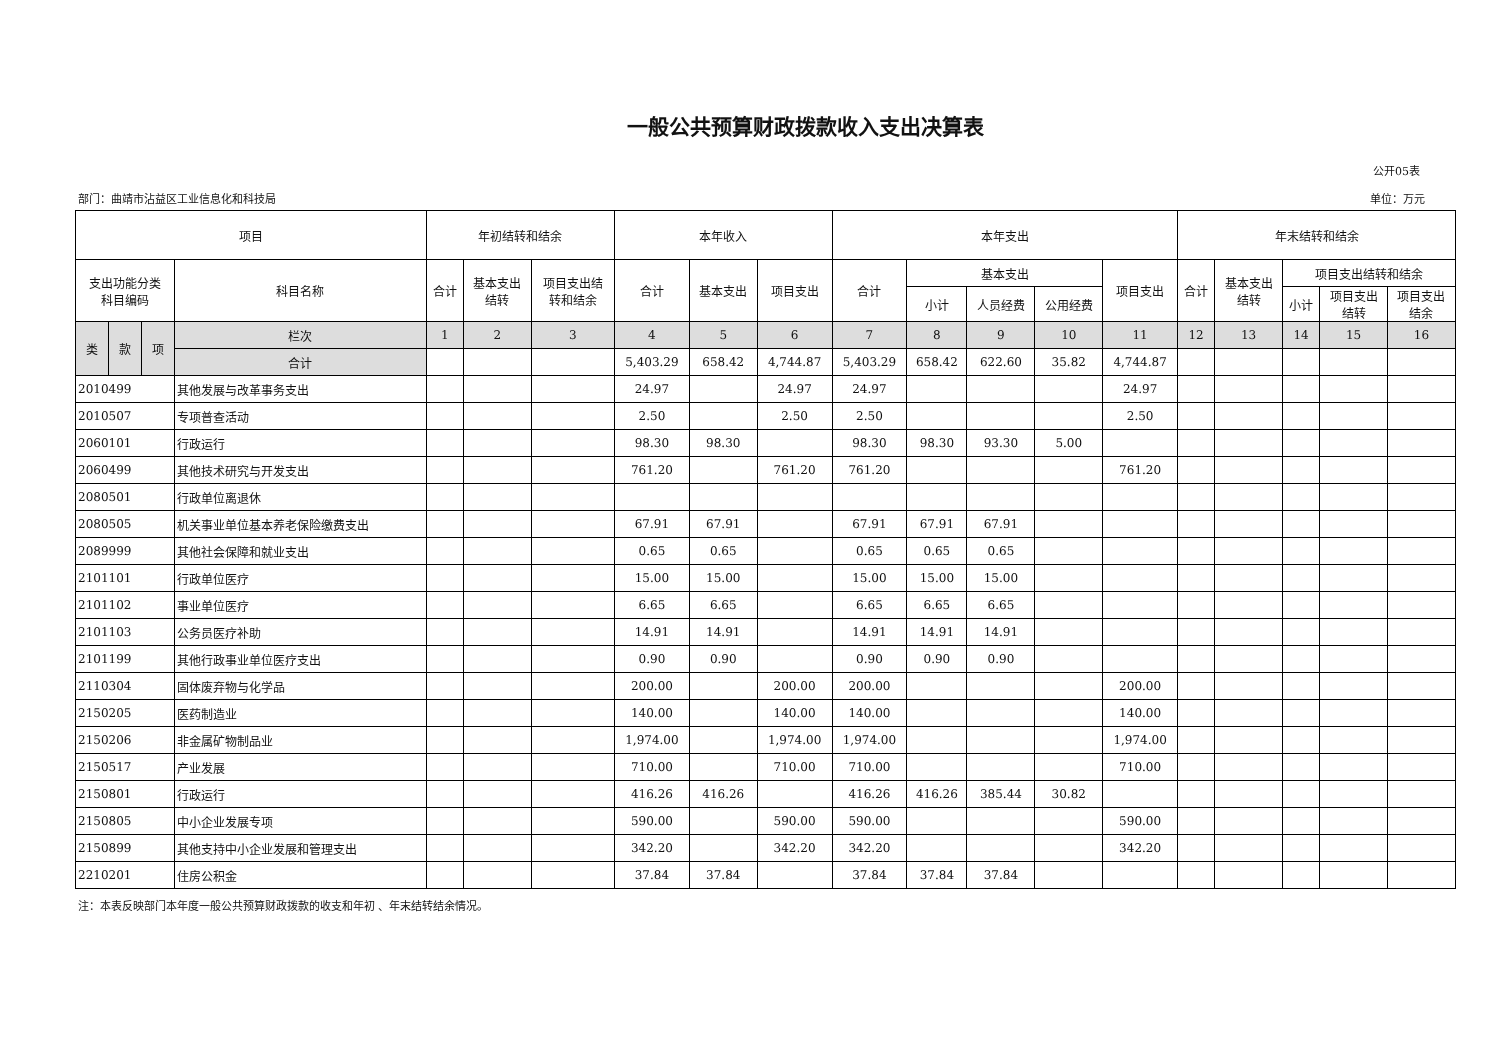一般公共预算财政拨款收入支出决算表
公开05表
部门：曲靖市沾益区工业信息化和科技局 单位：万元
| 项目 | | | | 年初结转和结余 | | | 本年收入 | | | 本年支出 | | | | | 年末结转和结余 | | | | |
| --- | --- | --- | --- | --- | --- | --- | --- | --- | --- | --- | --- | --- | --- | --- | --- | --- | --- | --- | --- |
| 支出功能分类 科目编码 | | | 科目名称 | 合计 | 基本支出 结转 | 项目支出结 转和结余 | 合计 | 基本支出 | 项目支出 | 合计 | 基本支出 | | | 项目支出 | 合计 | 基本支出 结转 | 项目支出结转和结余 | | |
| | | | | | | | | | | | 小计 | 人员经费 | 公用经费 | | | | 小计 | 项目支出 结转 | 项目支出 结余 |
| 类 | 款 | 项 | 栏次 | 1 | 2 | 3 | 4 | 5 | 6 | 7 | 8 | 9 | 10 | 11 | 12 | 13 | 14 | 15 | 16 |
| | | | 合计 | | | | 5,403.29 | 658.42 | 4,744.87 | 5,403.29 | 658.42 | 622.60 | 35.82 | 4,744.87 | | | | | |
| 2010499 | | | 其他发展与改革事务支出 | | | | 24.97 | | 24.97 | 24.97 | | | | 24.97 | | | | | |
| 2010507 | | | 专项普查活动 | | | | 2.50 | | 2.50 | 2.50 | | | | 2.50 | | | | | |
| 2060101 | | | 行政运行 | | | | 98.30 | 98.30 | | 98.30 | 98.30 | 93.30 | 5.00 | | | | | | |
| 2060499 | | | 其他技术研究与开发支出 | | | | 761.20 | | 761.20 | 761.20 | | | | 761.20 | | | | | |
| 2080501 | | | 行政单位离退休 | | | | | | | | | | | | | | | | |
| 2080505 | | | 机关事业单位基本养老保险缴费支出 | | | | 67.91 | 67.91 | | 67.91 | 67.91 | 67.91 | | | | | | | |
| 2089999 | | | 其他社会保障和就业支出 | | | | 0.65 | 0.65 | | 0.65 | 0.65 | 0.65 | | | | | | | |
| 2101101 | | | 行政单位医疗 | | | | 15.00 | 15.00 | | 15.00 | 15.00 | 15.00 | | | | | | | |
| 2101102 | | | 事业单位医疗 | | | | 6.65 | 6.65 | | 6.65 | 6.65 | 6.65 | | | | | | | |
| 2101103 | | | 公务员医疗补助 | | | | 14.91 | 14.91 | | 14.91 | 14.91 | 14.91 | | | | | | | |
| 2101199 | | | 其他行政事业单位医疗支出 | | | | 0.90 | 0.90 | | 0.90 | 0.90 | 0.90 | | | | | | | |
| 2110304 | | | 固体废弃物与化学品 | | | | 200.00 | | 200.00 | 200.00 | | | | 200.00 | | | | | |
| 2150205 | | | 医药制造业 | | | | 140.00 | | 140.00 | 140.00 | | | | 140.00 | | | | | |
| 2150206 | | | 非金属矿物制品业 | | | | 1,974.00 | | 1,974.00 | 1,974.00 | | | | 1,974.00 | | | | | |
| 2150517 | | | 产业发展 | | | | 710.00 | | 710.00 | 710.00 | | | | 710.00 | | | | | |
| 2150801 | | | 行政运行 | | | | 416.26 | 416.26 | | 416.26 | 416.26 | 385.44 | 30.82 | | | | | | |
| 2150805 | | | 中小企业发展专项 | | | | 590.00 | | 590.00 | 590.00 | | | | 590.00 | | | | | |
| 2150899 | | | 其他支持中小企业发展和管理支出 | | | | 342.20 | | 342.20 | 342.20 | | | | 342.20 | | | | | |
| 2210201 | | | 住房公积金 | | | | 37.84 | 37.84 | | 37.84 | 37.84 | 37.84 | | | | | | | |
注：本表反映部门本年度一般公共预算财政拨款的收支和年初 、年末结转结余情况。